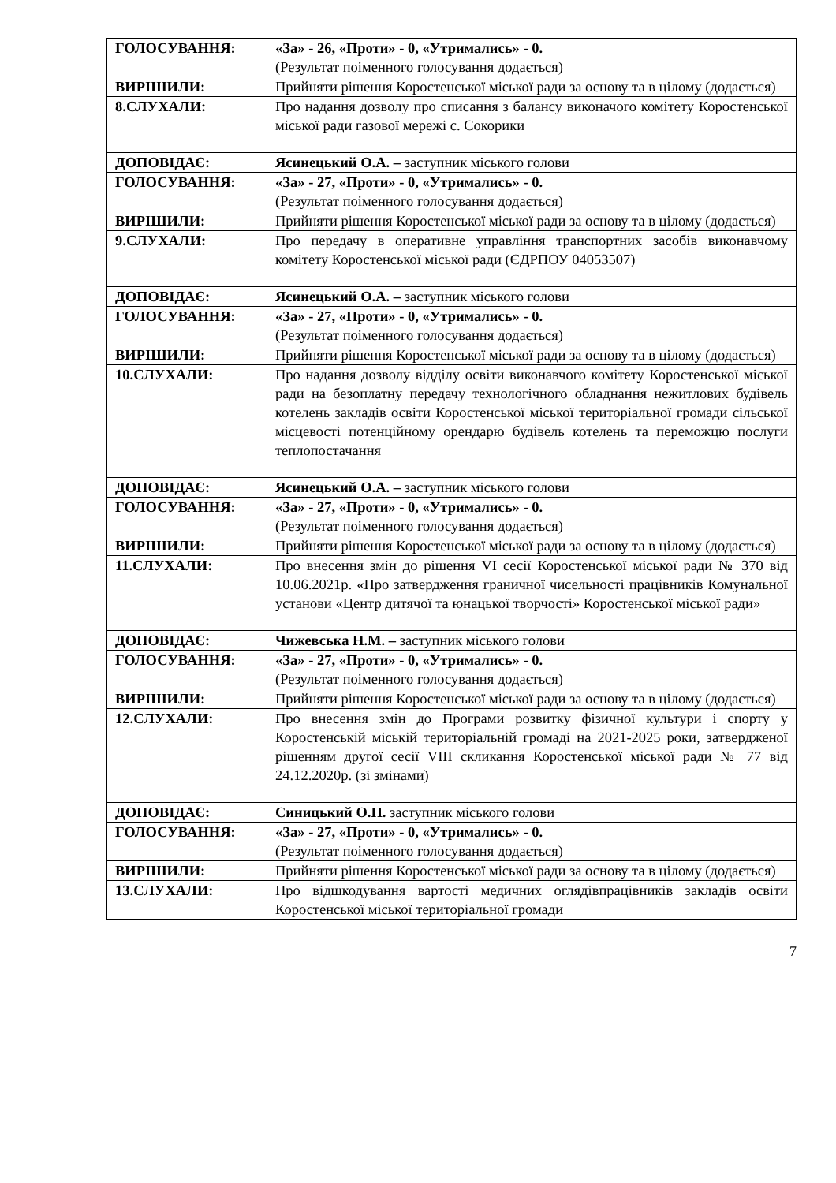| ГОЛОСУВАННЯ: | «За» - 26, «Проти» - 0, «Утримались» - 0. (Результат поіменного голосування додається) |
| ВИРІШИЛИ: | Прийняти рішення Коростенської міської ради за основу та в цілому (додається) |
| 8.СЛУХАЛИ: | Про надання дозволу про списання з балансу виконачого комітету Коростенської міської ради газової мережі с. Сокорики |
| ДОПОВІДАЄ: | Ясинецький О.А. – заступник міського голови |
| ГОЛОСУВАННЯ: | «За» - 27, «Проти» - 0, «Утримались» - 0. (Результат поіменного голосування додається) |
| ВИРІШИЛИ: | Прийняти рішення Коростенської міської ради за основу та в цілому (додається) |
| 9.СЛУХАЛИ: | Про передачу в оперативне управління транспортних засобів виконавчому комітету Коростенської міської ради (ЄДРПОУ 04053507) |
| ДОПОВІДАЄ: | Ясинецький О.А. – заступник міського голови |
| ГОЛОСУВАННЯ: | «За» - 27, «Проти» - 0, «Утримались» - 0. (Результат поіменного голосування додається) |
| ВИРІШИЛИ: | Прийняти рішення Коростенської міської ради за основу та в цілому (додається) |
| 10.СЛУХАЛИ: | Про надання дозволу відділу освіти виконавчого комітету Коростенської міської ради на безоплатну передачу технологічного обладнання нежитлових будівель котелень закладів освіти Коростенської міської територіальної громади сільської місцевості потенційному орендарю будівель котелень та переможцю послуги теплопостачання |
| ДОПОВІДАЄ: | Ясинецький О.А. – заступник міського голови |
| ГОЛОСУВАННЯ: | «За» - 27, «Проти» - 0, «Утримались» - 0. (Результат поіменного голосування додається) |
| ВИРІШИЛИ: | Прийняти рішення Коростенської міської ради за основу та в цілому (додається) |
| 11.СЛУХАЛИ: | Про внесення змін до рішення VI сесії Коростенської міської ради № 370 від 10.06.2021р. «Про затвердження граничної чисельності працівників Комунальної установи «Центр дитячої та юнацької творчості» Коростенської міської ради» |
| ДОПОВІДАЄ: | Чижевська Н.М. – заступник міського голови |
| ГОЛОСУВАННЯ: | «За» - 27, «Проти» - 0, «Утримались» - 0. (Результат поіменного голосування додається) |
| ВИРІШИЛИ: | Прийняти рішення Коростенської міської ради за основу та в цілому (додається) |
| 12.СЛУХАЛИ: | Про внесення змін до Програми розвитку фізичної культури і спорту у Коростенській міській територіальній громаді на 2021-2025 роки, затвердженої рішенням другої сесії VIII скликання Коростенської міської ради № 77 від 24.12.2020р. (зі змінами) |
| ДОПОВІДАЄ: | Синицький О.П. заступник міського голови |
| ГОЛОСУВАННЯ: | «За» - 27, «Проти» - 0, «Утримались» - 0. (Результат поіменного голосування додається) |
| ВИРІШИЛИ: | Прийняти рішення Коростенської міської ради за основу та в цілому (додається) |
| 13.СЛУХАЛИ: | Про відшкодування вартості медичних оглядівпрацівників закладів освіти Коростенської міської територіальної громади |
7